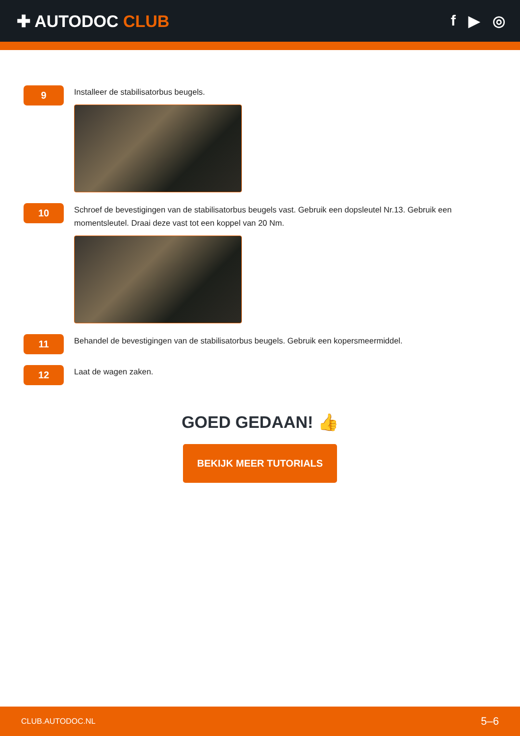✚ AUTODOC CLUB f ▶ ◎
9
Installeer de stabilisatorbus beugels.
10
Schroef de bevestigingen van de stabilisatorbus beugels vast. Gebruik een dopsleutel Nr.13. Gebruik een momentsleutel. Draai deze vast tot een koppel van 20 Nm.
11
Behandel de bevestigingen van de stabilisatorbus beugels. Gebruik een kopersmeermiddel.
12
Laat de wagen zaken.
GOED GEDAAN! 👍
BEKIJK MEER TUTORIALS
CLUB.AUTODOC.NL 5–6